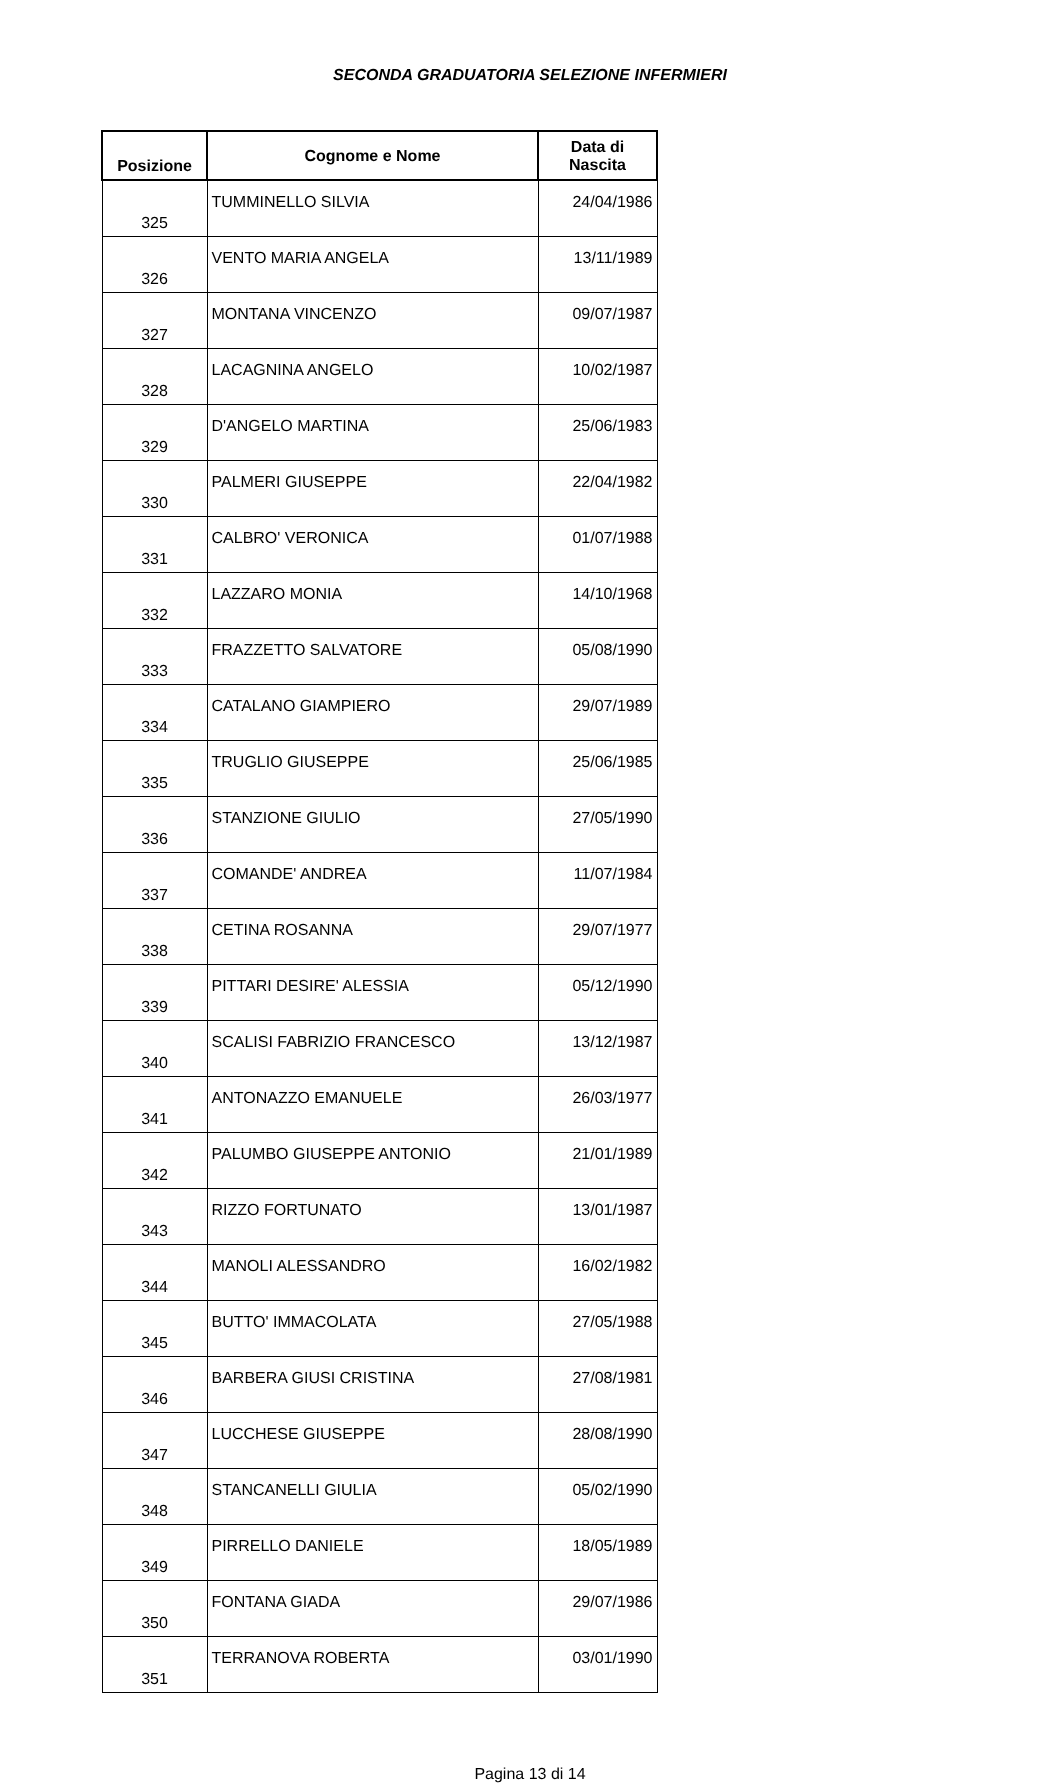SECONDA GRADUATORIA SELEZIONE INFERMIERI
| Posizione | Cognome e Nome | Data di Nascita |
| --- | --- | --- |
| 325 | TUMMINELLO SILVIA | 24/04/1986 |
| 326 | VENTO MARIA ANGELA | 13/11/1989 |
| 327 | MONTANA VINCENZO | 09/07/1987 |
| 328 | LACAGNINA ANGELO | 10/02/1987 |
| 329 | D'ANGELO MARTINA | 25/06/1983 |
| 330 | PALMERI GIUSEPPE | 22/04/1982 |
| 331 | CALBRO' VERONICA | 01/07/1988 |
| 332 | LAZZARO MONIA | 14/10/1968 |
| 333 | FRAZZETTO SALVATORE | 05/08/1990 |
| 334 | CATALANO GIAMPIERO | 29/07/1989 |
| 335 | TRUGLIO GIUSEPPE | 25/06/1985 |
| 336 | STANZIONE GIULIO | 27/05/1990 |
| 337 | COMANDE' ANDREA | 11/07/1984 |
| 338 | CETINA ROSANNA | 29/07/1977 |
| 339 | PITTARI DESIRE' ALESSIA | 05/12/1990 |
| 340 | SCALISI FABRIZIO FRANCESCO | 13/12/1987 |
| 341 | ANTONAZZO EMANUELE | 26/03/1977 |
| 342 | PALUMBO GIUSEPPE ANTONIO | 21/01/1989 |
| 343 | RIZZO FORTUNATO | 13/01/1987 |
| 344 | MANOLI ALESSANDRO | 16/02/1982 |
| 345 | BUTTO' IMMACOLATA | 27/05/1988 |
| 346 | BARBERA GIUSI CRISTINA | 27/08/1981 |
| 347 | LUCCHESE GIUSEPPE | 28/08/1990 |
| 348 | STANCANELLI GIULIA | 05/02/1990 |
| 349 | PIRRELLO DANIELE | 18/05/1989 |
| 350 | FONTANA GIADA | 29/07/1986 |
| 351 | TERRANOVA ROBERTA | 03/01/1990 |
Pagina 13 di 14